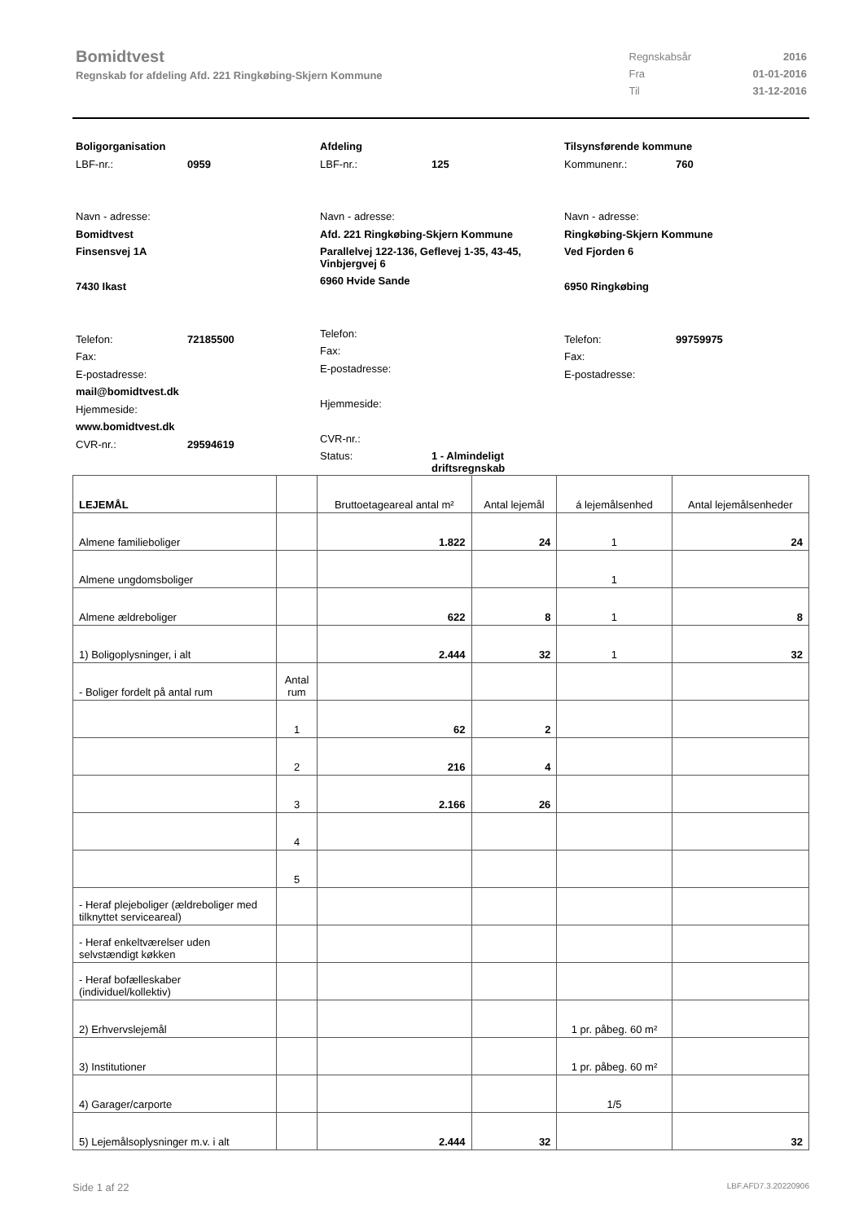Bomidtvest
Regnskab for afdeling Afd. 221 Ringkøbing-Skjern Kommune
| Regnskabsår | 2016 |
| Fra | 01-01-2016 |
| Til | 31-12-2016 |
Boligorganisation
LBF-nr.: 0959
Navn - adresse:
Bomidtvest
Finsensvej 1A
7430 Ikast
Telefon: 72185500
Fax:
E-postadresse:
mail@bomidtvest.dk
Hjemmeside:
www.bomidtvest.dk
CVR-nr.: 29594619
Afdeling
LBF-nr.: 125
Navn - adresse:
Afd. 221 Ringkøbing-Skjern Kommune
Parallelvej 122-136, Geflevej 1-35, 43-45, Vinbjergvej 6
6960 Hvide Sande
Telefon:
Fax:
E-postadresse:
Hjemmeside:
CVR-nr.:
Status: 1 - Almindeligt
driftsregnskab
Tilsynsførende kommune
Kommunenr.: 760
Navn - adresse:
Ringkøbing-Skjern Kommune
Ved Fjorden 6
6950 Ringkøbing
Telefon: 99759975
Fax:
E-postadresse:
| LEJEMÅL | | Bruttoetageareal antal m² | Antal lejemål | á lejemålsenhed | Antal lejemålsenheder |
| --- | --- | --- | --- | --- | --- |
| Almene familieboliger | | 1.822 | 24 | 1 | 24 |
| Almene ungdomsboliger | | | | 1 | |
| Almene ældreboliger | | 622 | 8 | 1 | 8 |
| 1) Boligoplysninger, i alt | | 2.444 | 32 | 1 | 32 |
| - Boliger fordelt på antal rum | Antal rum | | | | |
| | 1 | 62 | 2 | | |
| | 2 | 216 | 4 | | |
| | 3 | 2.166 | 26 | | |
| | 4 | | | | |
| | 5 | | | | |
| - Heraf plejeboliger (ældreboliger med tilknyttet serviceareal) | | | | | |
| - Heraf enkeltværelser uden selvstændigt køkken | | | | | |
| - Heraf bofælleskaber (individuel/kollektiv) | | | | | |
| 2) Erhvervslejemål | | | | 1 pr. påbeg. 60 m² | |
| 3) Institutioner | | | | 1 pr. påbeg. 60 m² | |
| 4) Garager/carporte | | | | 1/5 | |
| 5) Lejemålsoplysninger m.v. i alt | | 2.444 | 32 | | 32 |
Side 1 af 22 LBF.AFD7.3.20220906